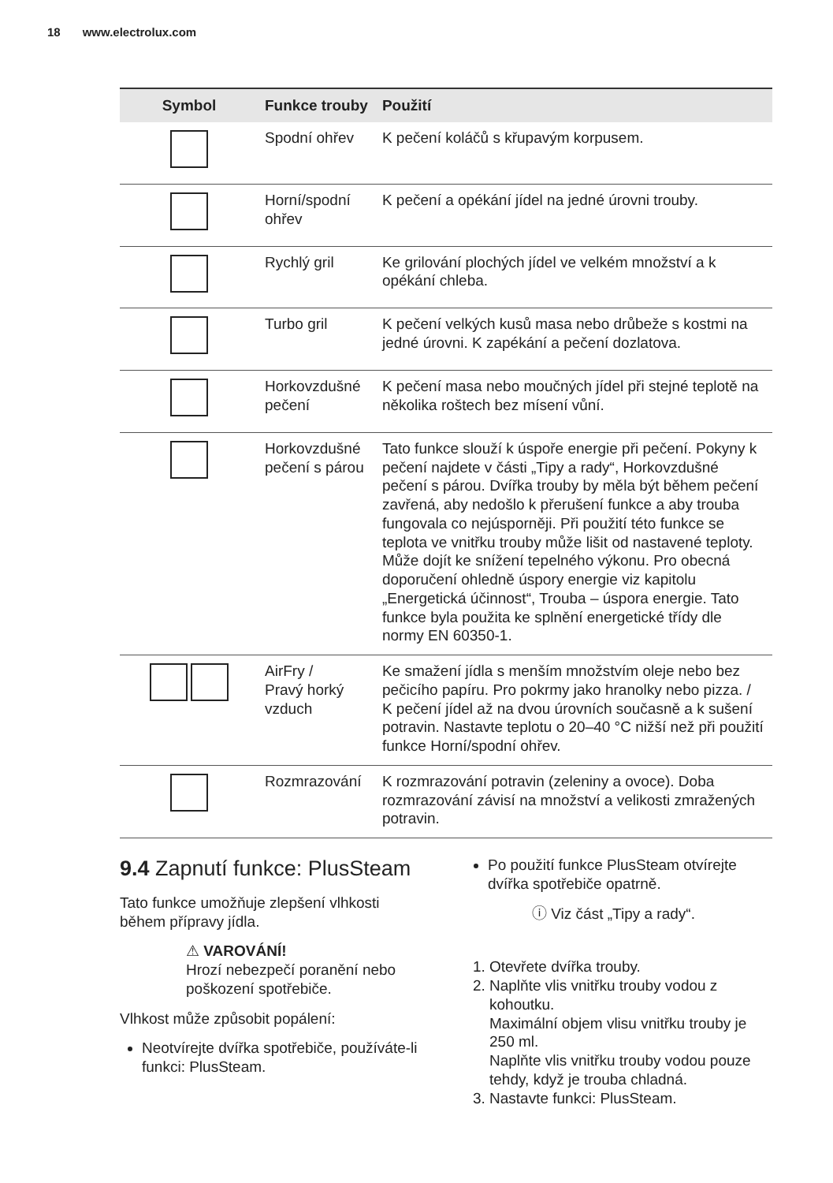18 www.electrolux.com
| Symbol | Funkce trouby | Použití |
| --- | --- | --- |
| | Spodní ohřev | K pečení koláčů s křupavým korpusem. |
| | Horní/spodní ohřev | K pečení a opékání jídel na jedné úrovni trouby. |
| | Rychlý gril | Ke grilování plochých jídel ve velkém množství a k opékání chleba. |
| | Turbo gril | K pečení velkých kusů masa nebo drůbeže s kostmi na jedné úrovni. K zapékání a pečení dozlatova. |
| | Horkovzdušné pečení | K pečení masa nebo moučných jídel při stejné teplotě na několika roštech bez mísení vůní. |
| | Horkovzdušné pečení s párou | Tato funkce slouží k úspoře energie při pečení. Pokyny k pečení najdete v části „Tipy a rady“, Horkovzdušné pečení s párou. Dvířka trouby by měla být během pečení zavřená, aby nedošlo k přerušení funkce a aby trouba fungovala co nej­úsporněji. Při použití této funkce se teplota ve vnitřku trouby může lišit od nastavené teploty. Může dojít ke snížení tepelného výkonu. Pro obecná doporučení ohledně úspory energie viz kapitolu „Energetická účinnost“, Trouba – úspo­ra energie. Tato funkce byla použita ke splnění energetické třídy dle normy EN 60350-1. |
| | AirFry / Pravý horký vzduch | Ke smažení jídla s menším množstvím oleje ne­bo bez pečicího papíru. Pro pokrmy jako hranol­ky nebo pizza. / K pečení jídel až na dvou úrovních současně a k sušení potravin. Nastavte teplotu o 20–40 °C nižší než při použití funkce Horní/spodní ohřev. |
| | Rozmrazování | K rozmrazování potravin (zeleniny a ovoce). Doba rozmrazování závisí na množství a vel­ikosti zmražených potravin. |
9.4 Zapnutí funkce: PlusSteam
Tato funkce umožňuje zlepšení vlhkosti během přípravy jídla.
⚠ VAROVÁNÍ!
Hrozí nebezpečí poranění nebo poškození spotřebiče.
Vlhkost může způsobit popálení:
Neotvírejte dvířka spotřebiče, používáte-li funkci: PlusSteam.
Po použití funkce PlusSteam otvírejte dvířka spotřebiče opatrně.
ⓘ Viz část „Tipy a rady“.
1. Otevřete dvířka trouby.
2. Naplňte vlis vnitřku trouby vodou z kohoutku.
Maximální objem vlisu vnitřku trouby je 250 ml.
Naplňte vlis vnitřku trouby vodou pouze tehdy, když je trouba chladná.
3. Nastavte funkci: PlusSteam.